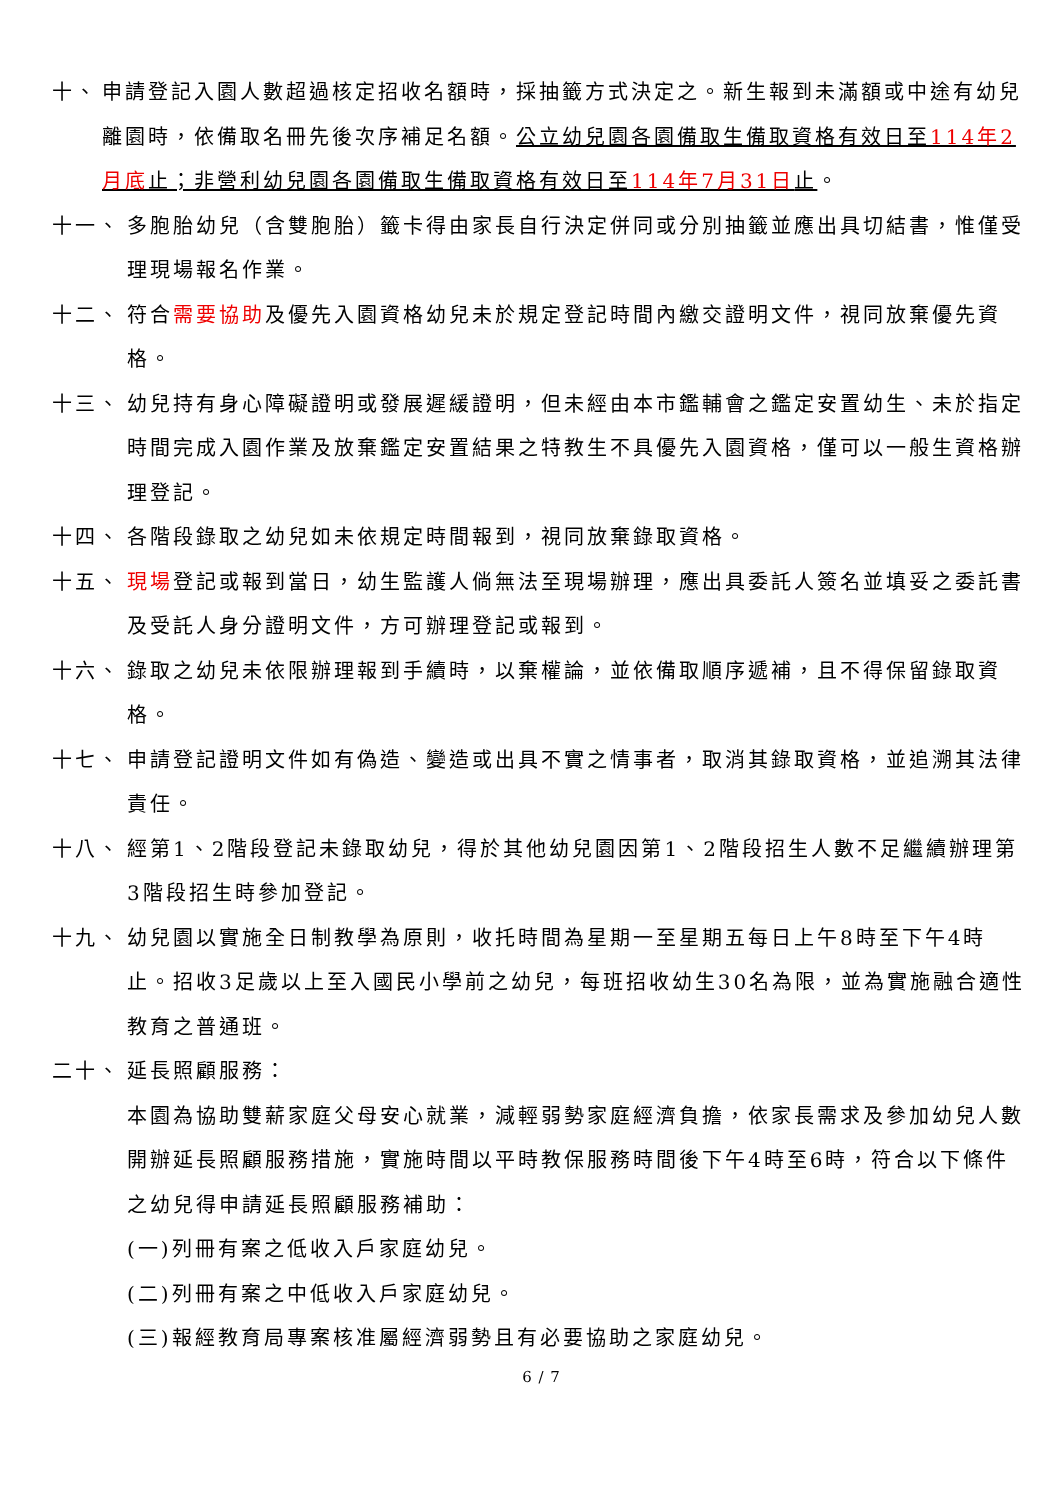十、 申請登記入園人數超過核定招收名額時，採抽籤方式決定之。新生報到未滿額或中途有幼兒離園時，依備取名冊先後次序補足名額。公立幼兒園各園備取生備取資格有效日至114年2月底止；非營利幼兒園各園備取生備取資格有效日至114年7月31日止。
十一、 多胞胎幼兒（含雙胞胎）籤卡得由家長自行決定併同或分別抽籤並應出具切結書，惟僅受理現場報名作業。
十二、 符合需要協助及優先入園資格幼兒未於規定登記時間內繳交證明文件，視同放棄優先資格。
十三、 幼兒持有身心障礙證明或發展遲緩證明，但未經由本市鑑輔會之鑑定安置幼生、未於指定時間完成入園作業及放棄鑑定安置結果之特教生不具優先入園資格，僅可以一般生資格辦理登記。
十四、 各階段錄取之幼兒如未依規定時間報到，視同放棄錄取資格。
十五、 現場登記或報到當日，幼生監護人倘無法至現場辦理，應出具委託人簽名並填妥之委託書及受託人身分證明文件，方可辦理登記或報到。
十六、 錄取之幼兒未依限辦理報到手續時，以棄權論，並依備取順序遞補，且不得保留錄取資格。
十七、 申請登記證明文件如有偽造、變造或出具不實之情事者，取消其錄取資格，並追溯其法律責任。
十八、 經第1、2階段登記未錄取幼兒，得於其他幼兒園因第1、2階段招生人數不足繼續辦理第3階段招生時參加登記。
十九、 幼兒園以實施全日制教學為原則，收托時間為星期一至星期五每日上午8時至下午4時止。招收3足歲以上至入國民小學前之幼兒，每班招收幼生30名為限，並為實施融合適性教育之普通班。
二十、 延長照顧服務：
本園為協助雙薪家庭父母安心就業，減輕弱勢家庭經濟負擔，依家長需求及參加幼兒人數開辦延長照顧服務措施，實施時間以平時教保服務時間後下午4時至6時，符合以下條件之幼兒得申請延長照顧服務補助：
(一)列冊有案之低收入戶家庭幼兒。
(二)列冊有案之中低收入戶家庭幼兒。
(三)報經教育局專案核准屬經濟弱勢且有必要協助之家庭幼兒。
6 / 7